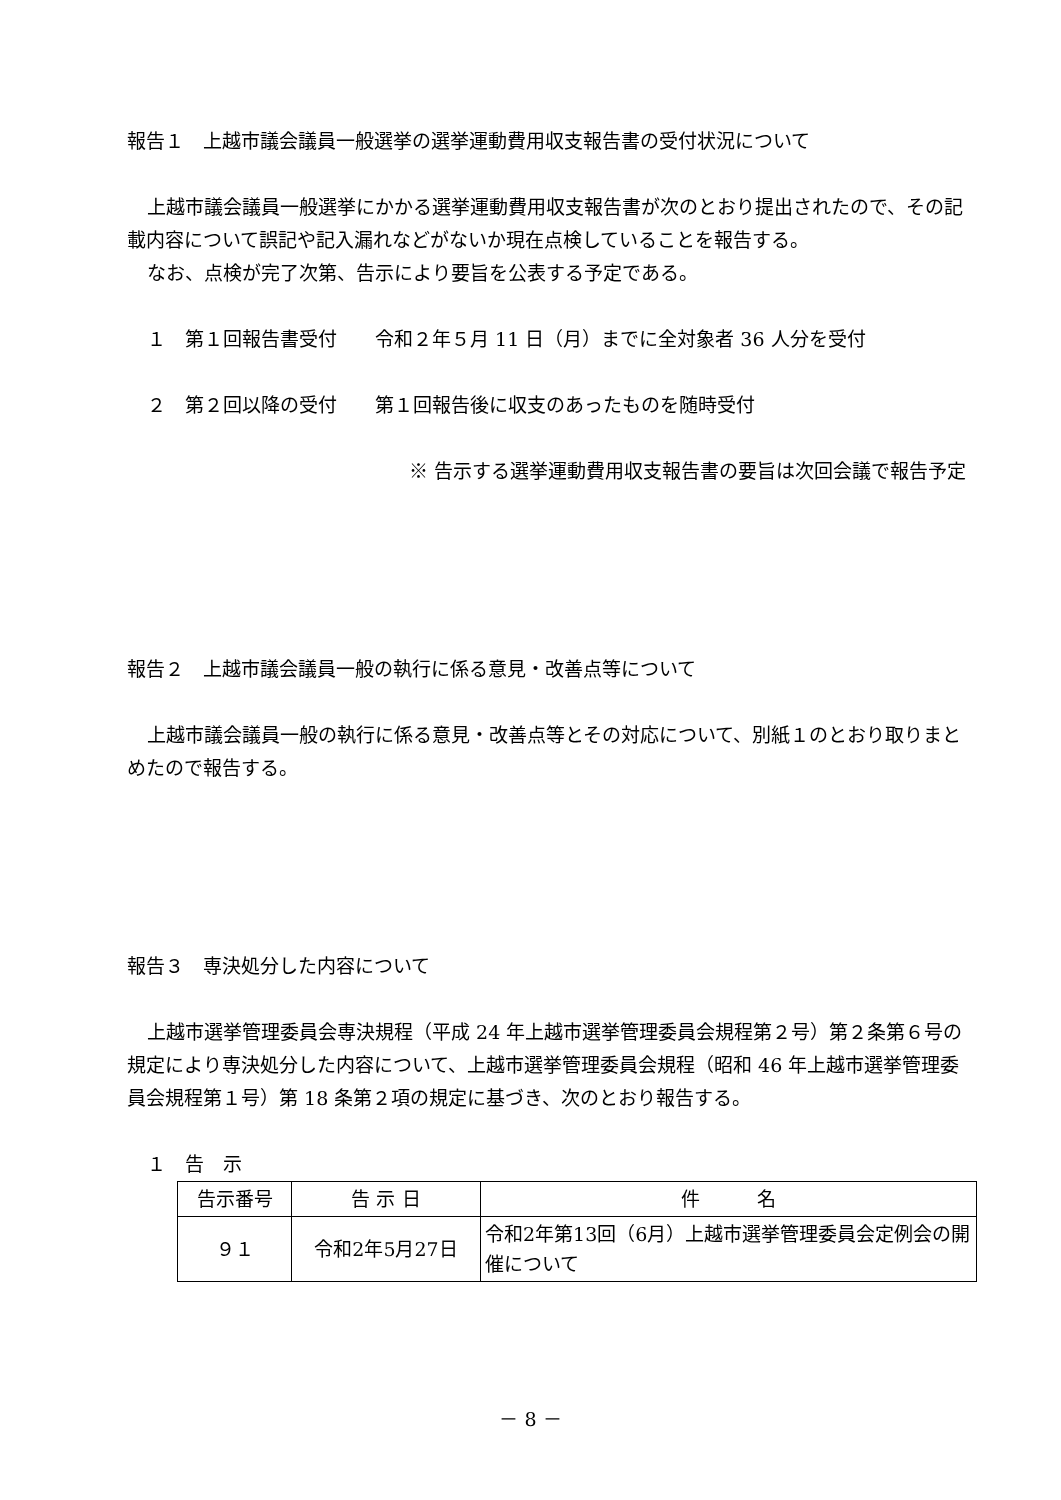報告１　上越市議会議員一般選挙の選挙運動費用収支報告書の受付状況について
上越市議会議員一般選挙にかかる選挙運動費用収支報告書が次のとおり提出されたので、その記載内容について誤記や記入漏れなどがないか現在点検していることを報告する。
なお、点検が完了次第、告示により要旨を公表する予定である。
１　第１回報告書受付　　令和２年５月 11 日（月）までに全対象者 36 人分を受付
２　第２回以降の受付　　第１回報告後に収支のあったものを随時受付
※ 告示する選挙運動費用収支報告書の要旨は次回会議で報告予定
報告２　上越市議会議員一般の執行に係る意見・改善点等について
上越市議会議員一般の執行に係る意見・改善点等とその対応について、別紙１のとおり取りまとめたので報告する。
報告３　専決処分した内容について
上越市選挙管理委員会専決規程（平成 24 年上越市選挙管理委員会規程第２号）第２条第６号の規定により専決処分した内容について、上越市選挙管理委員会規程（昭和 46 年上越市選挙管理委員会規程第１号）第 18 条第２項の規定に基づき、次のとおり報告する。
１　告　示
| 告示番号 | 告 示 日 | 件 名 |
| --- | --- | --- |
| ９１ | 令和2年5月27日 | 令和2年第13回（6月）上越市選挙管理委員会定例会の開催について |
－ 8 －